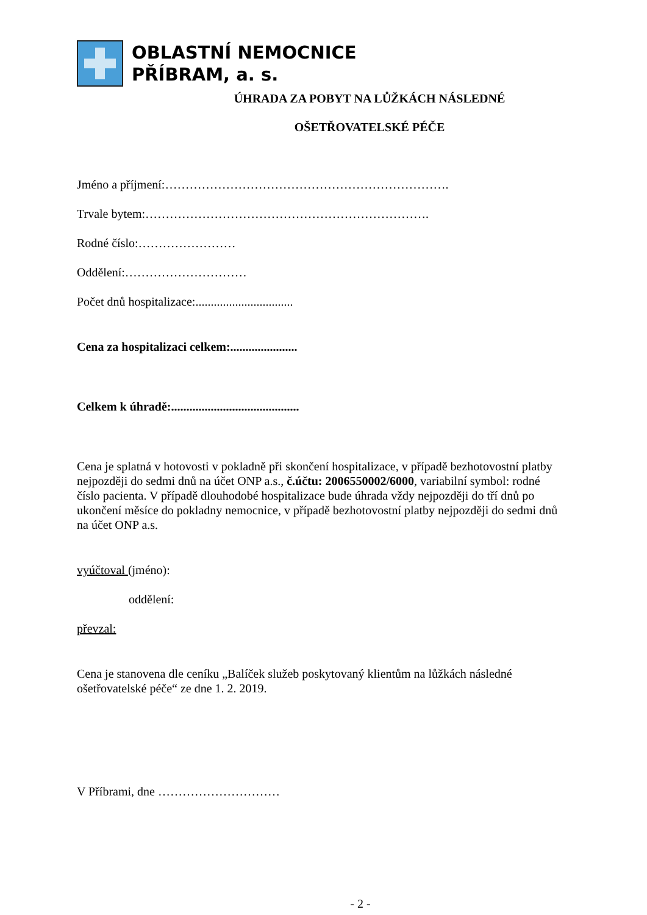OBLASTNÍ NEMOCNICE
PŘÍBRAM, a. s.
ÚHRADA ZA POBYT NA LŮŽKÁCH NÁSLEDNÉ
OŠETŘOVATELSKÉ PÉČE
Jméno a příjmení:…………………………………………………………….
Trvale bytem:…………………………………………………………….
Rodné číslo:……………………
Oddělení:…………………………
Počet dnů hospitalizace:................................
Cena za hospitalizaci celkem:......................
Celkem k úhradě:..........................................
Cena je splatná v hotovosti v pokladně při skončení hospitalizace, v případě bezhotovostní platby nejpozději do sedmi dnů na účet ONP a.s., č.účtu: 2006550002/6000, variabilní symbol: rodné číslo pacienta. V případě dlouhodobé hospitalizace bude úhrada vždy nejpozději do tří dnů po ukončení měsíce do pokladny nemocnice, v případě bezhotovostní platby nejpozději do sedmi dnů na účet ONP a.s.
vyúčtoval (jméno):
oddělení:
převzal:
Cena je stanovena dle ceníku „Balíček služeb poskytovaný klientům na lůžkách následné ošetřovatelské péče“ ze dne 1. 2. 2019.
V Příbrami, dne …………………………
- 2 -